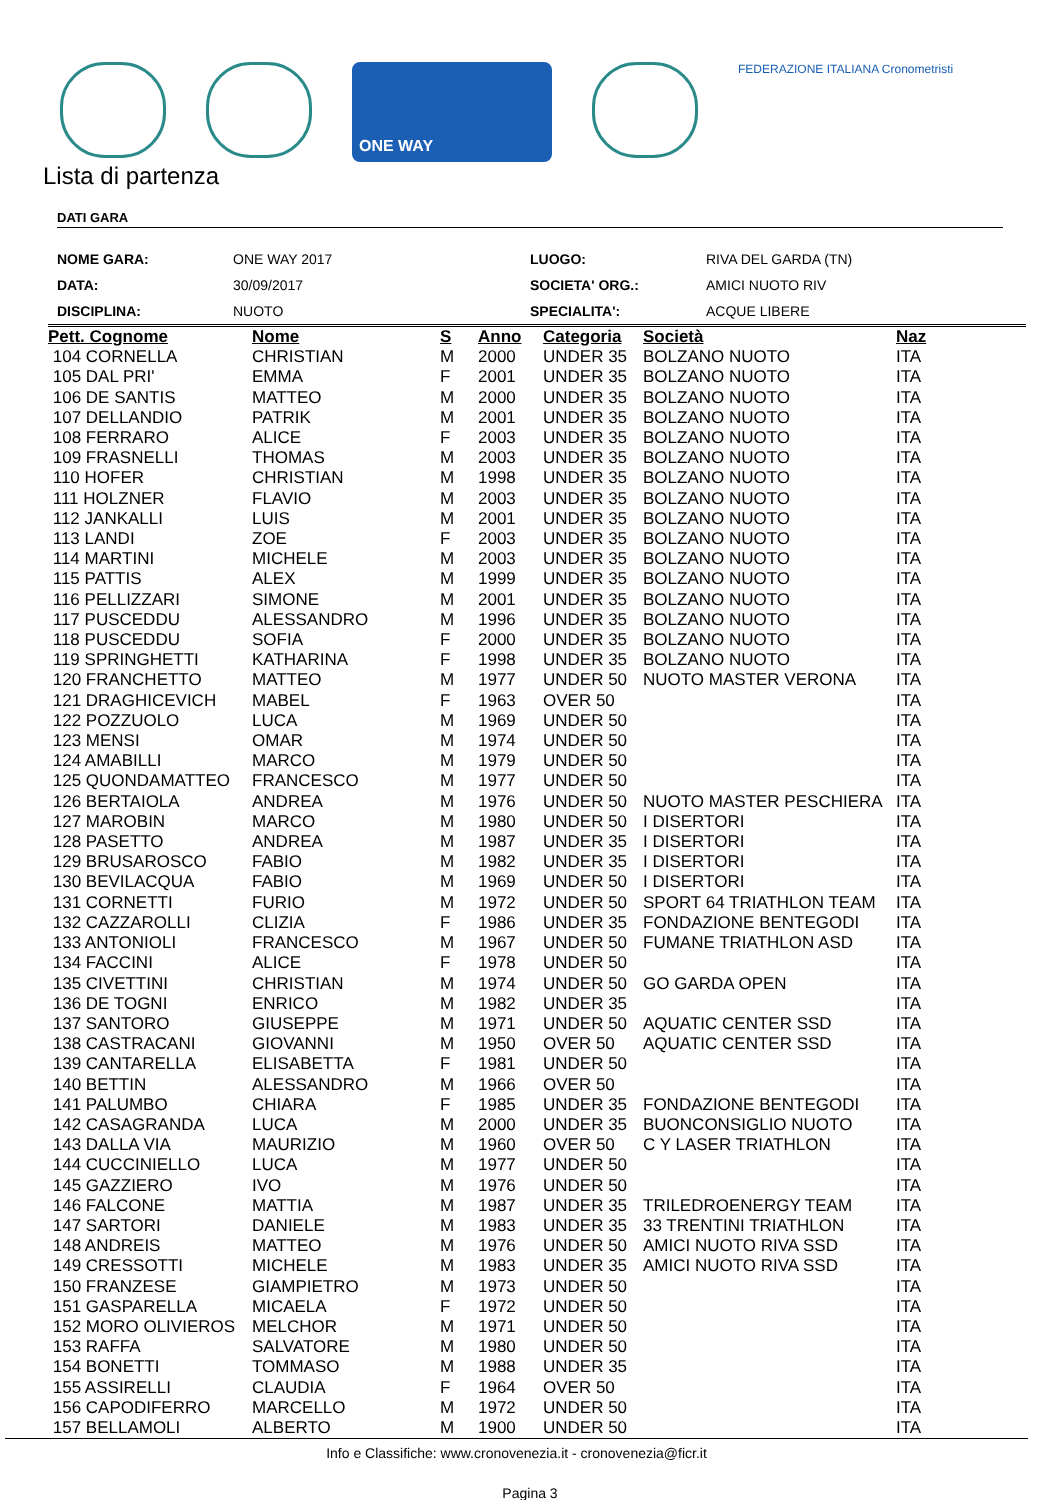ONE WAY
FEDERAZIONE ITALIANA Cronometristi
Lista di partenza
DATI GARA
| NOME GARA: | ONE WAY 2017 | LUOGO: | RIVA DEL GARDA (TN) |
| DATA: | 30/09/2017 | SOCIETA' ORG.: | AMICI NUOTO RIV |
| DISCIPLINA: | NUOTO | SPECIALITA': | ACQUE LIBERE |
| Pett. Cognome | Nome | S | Anno | Categoria | Società | Naz |
| --- | --- | --- | --- | --- | --- | --- |
| 104 CORNELLA | CHRISTIAN | M | 2000 | UNDER 35 | BOLZANO NUOTO | ITA |
| 105 DAL PRI' | EMMA | F | 2001 | UNDER 35 | BOLZANO NUOTO | ITA |
| 106 DE SANTIS | MATTEO | M | 2000 | UNDER 35 | BOLZANO NUOTO | ITA |
| 107 DELLANDIO | PATRIK | M | 2001 | UNDER 35 | BOLZANO NUOTO | ITA |
| 108 FERRARO | ALICE | F | 2003 | UNDER 35 | BOLZANO NUOTO | ITA |
| 109 FRASNELLI | THOMAS | M | 2003 | UNDER 35 | BOLZANO NUOTO | ITA |
| 110 HOFER | CHRISTIAN | M | 1998 | UNDER 35 | BOLZANO NUOTO | ITA |
| 111 HOLZNER | FLAVIO | M | 2003 | UNDER 35 | BOLZANO NUOTO | ITA |
| 112 JANKALLI | LUIS | M | 2001 | UNDER 35 | BOLZANO NUOTO | ITA |
| 113 LANDI | ZOE | F | 2003 | UNDER 35 | BOLZANO NUOTO | ITA |
| 114 MARTINI | MICHELE | M | 2003 | UNDER 35 | BOLZANO NUOTO | ITA |
| 115 PATTIS | ALEX | M | 1999 | UNDER 35 | BOLZANO NUOTO | ITA |
| 116 PELLIZZARI | SIMONE | M | 2001 | UNDER 35 | BOLZANO NUOTO | ITA |
| 117 PUSCEDDU | ALESSANDRO | M | 1996 | UNDER 35 | BOLZANO NUOTO | ITA |
| 118 PUSCEDDU | SOFIA | F | 2000 | UNDER 35 | BOLZANO NUOTO | ITA |
| 119 SPRINGHETTI | KATHARINA | F | 1998 | UNDER 35 | BOLZANO NUOTO | ITA |
| 120 FRANCHETTO | MATTEO | M | 1977 | UNDER 50 | NUOTO MASTER VERONA | ITA |
| 121 DRAGHICEVICH | MABEL | F | 1963 | OVER 50 | | ITA |
| 122 POZZUOLO | LUCA | M | 1969 | UNDER 50 | | ITA |
| 123 MENSI | OMAR | M | 1974 | UNDER 50 | | ITA |
| 124 AMABILLI | MARCO | M | 1979 | UNDER 50 | | ITA |
| 125 QUONDAMATTEO | FRANCESCO | M | 1977 | UNDER 50 | | ITA |
| 126 BERTAIOLA | ANDREA | M | 1976 | UNDER 50 | NUOTO MASTER PESCHIERA | ITA |
| 127 MAROBIN | MARCO | M | 1980 | UNDER 50 | I DISERTORI | ITA |
| 128 PASETTO | ANDREA | M | 1987 | UNDER 35 | I DISERTORI | ITA |
| 129 BRUSAROSCO | FABIO | M | 1982 | UNDER 35 | I DISERTORI | ITA |
| 130 BEVILACQUA | FABIO | M | 1969 | UNDER 50 | I DISERTORI | ITA |
| 131 CORNETTI | FURIO | M | 1972 | UNDER 50 | SPORT 64 TRIATHLON TEAM | ITA |
| 132 CAZZAROLLI | CLIZIA | F | 1986 | UNDER 35 | FONDAZIONE BENTEGODI | ITA |
| 133 ANTONIOLI | FRANCESCO | M | 1967 | UNDER 50 | FUMANE TRIATHLON ASD | ITA |
| 134 FACCINI | ALICE | F | 1978 | UNDER 50 | | ITA |
| 135 CIVETTINI | CHRISTIAN | M | 1974 | UNDER 50 | GO GARDA OPEN | ITA |
| 136 DE TOGNI | ENRICO | M | 1982 | UNDER 35 | | ITA |
| 137 SANTORO | GIUSEPPE | M | 1971 | UNDER 50 | AQUATIC CENTER SSD | ITA |
| 138 CASTRACANI | GIOVANNI | M | 1950 | OVER 50 | AQUATIC CENTER SSD | ITA |
| 139 CANTARELLA | ELISABETTA | F | 1981 | UNDER 50 | | ITA |
| 140 BETTIN | ALESSANDRO | M | 1966 | OVER 50 | | ITA |
| 141 PALUMBO | CHIARA | F | 1985 | UNDER 35 | FONDAZIONE BENTEGODI | ITA |
| 142 CASAGRANDA | LUCA | M | 2000 | UNDER 35 | BUONCONSIGLIO NUOTO | ITA |
| 143 DALLA VIA | MAURIZIO | M | 1960 | OVER 50 | C Y LASER TRIATHLON | ITA |
| 144 CUCCINIELLO | LUCA | M | 1977 | UNDER 50 | | ITA |
| 145 GAZZIERO | IVO | M | 1976 | UNDER 50 | | ITA |
| 146 FALCONE | MATTIA | M | 1987 | UNDER 35 | TRILEDROENERGY TEAM | ITA |
| 147 SARTORI | DANIELE | M | 1983 | UNDER 35 | 33 TRENTINI TRIATHLON | ITA |
| 148 ANDREIS | MATTEO | M | 1976 | UNDER 50 | AMICI NUOTO RIVA SSD | ITA |
| 149 CRESSOTTI | MICHELE | M | 1983 | UNDER 35 | AMICI NUOTO RIVA SSD | ITA |
| 150 FRANZESE | GIAMPIETRO | M | 1973 | UNDER 50 | | ITA |
| 151 GASPARELLA | MICAELA | F | 1972 | UNDER 50 | | ITA |
| 152 MORO OLIVIEROS | MELCHOR | M | 1971 | UNDER 50 | | ITA |
| 153 RAFFA | SALVATORE | M | 1980 | UNDER 50 | | ITA |
| 154 BONETTI | TOMMASO | M | 1988 | UNDER 35 | | ITA |
| 155 ASSIRELLI | CLAUDIA | F | 1964 | OVER 50 | | ITA |
| 156 CAPODIFERRO | MARCELLO | M | 1972 | UNDER 50 | | ITA |
| 157 BELLAMOLI | ALBERTO | M | 1900 | UNDER 50 | | ITA |
Info e Classifiche: www.cronovenezia.it - cronovenezia@ficr.it
Pagina 3